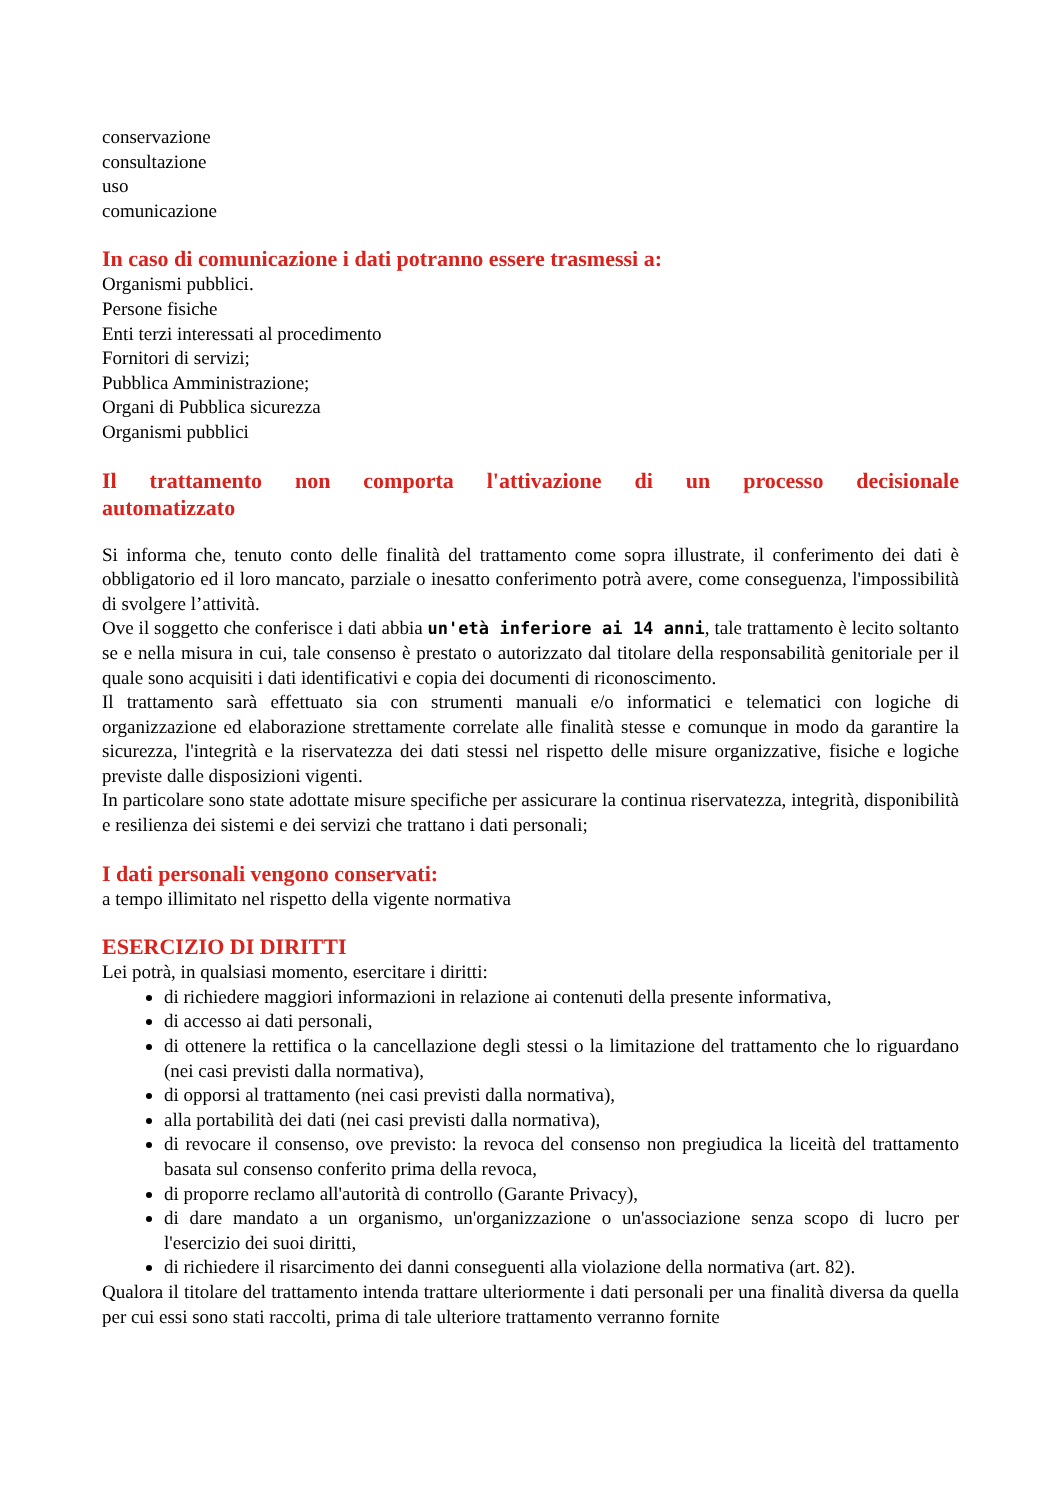conservazione
consultazione
uso
comunicazione
In caso di comunicazione i dati potranno essere trasmessi a:
Organismi pubblici.
Persone fisiche
Enti terzi interessati al procedimento
Fornitori di servizi;
Pubblica Amministrazione;
Organi di Pubblica sicurezza
Organismi pubblici
Il trattamento non comporta l'attivazione di un processo decisionale automatizzato
Si informa che, tenuto conto delle finalità del trattamento come sopra illustrate, il conferimento dei dati è obbligatorio ed il loro mancato, parziale o inesatto conferimento potrà avere, come conseguenza, l'impossibilità di svolgere l’attività.
Ove il soggetto che conferisce i dati abbia un'età inferiore ai 14 anni, tale trattamento è lecito soltanto se e nella misura in cui, tale consenso è prestato o autorizzato dal titolare della responsabilità genitoriale per il quale sono acquisiti i dati identificativi e copia dei documenti di riconoscimento.
Il trattamento sarà effettuato sia con strumenti manuali e/o informatici e telematici con logiche di organizzazione ed elaborazione strettamente correlate alle finalità stesse e comunque in modo da garantire la sicurezza, l'integrità e la riservatezza dei dati stessi nel rispetto delle misure organizzative, fisiche e logiche previste dalle disposizioni vigenti.
In particolare sono state adottate misure specifiche per assicurare la continua riservatezza, integrità, disponibilità e resilienza dei sistemi e dei servizi che trattano i dati personali;
I dati personali vengono conservati:
a tempo illimitato nel rispetto della vigente normativa
ESERCIZIO DI DIRITTI
Lei potrà, in qualsiasi momento, esercitare i diritti:
di richiedere maggiori informazioni in relazione ai contenuti della presente informativa,
di accesso ai dati personali,
di ottenere la rettifica o la cancellazione degli stessi o la limitazione del trattamento che lo riguardano (nei casi previsti dalla normativa),
di opporsi al trattamento (nei casi previsti dalla normativa),
alla portabilità dei dati (nei casi previsti dalla normativa),
di revocare il consenso, ove previsto: la revoca del consenso non pregiudica la liceità del trattamento basata sul consenso conferito prima della revoca,
di proporre reclamo all'autorità di controllo (Garante Privacy),
di dare mandato a un organismo, un'organizzazione o un'associazione senza scopo di lucro per l'esercizio dei suoi diritti,
di richiedere il risarcimento dei danni conseguenti alla violazione della normativa (art. 82).
Qualora il titolare del trattamento intenda trattare ulteriormente i dati personali per una finalità diversa da quella per cui essi sono stati raccolti, prima di tale ulteriore trattamento verranno fornite